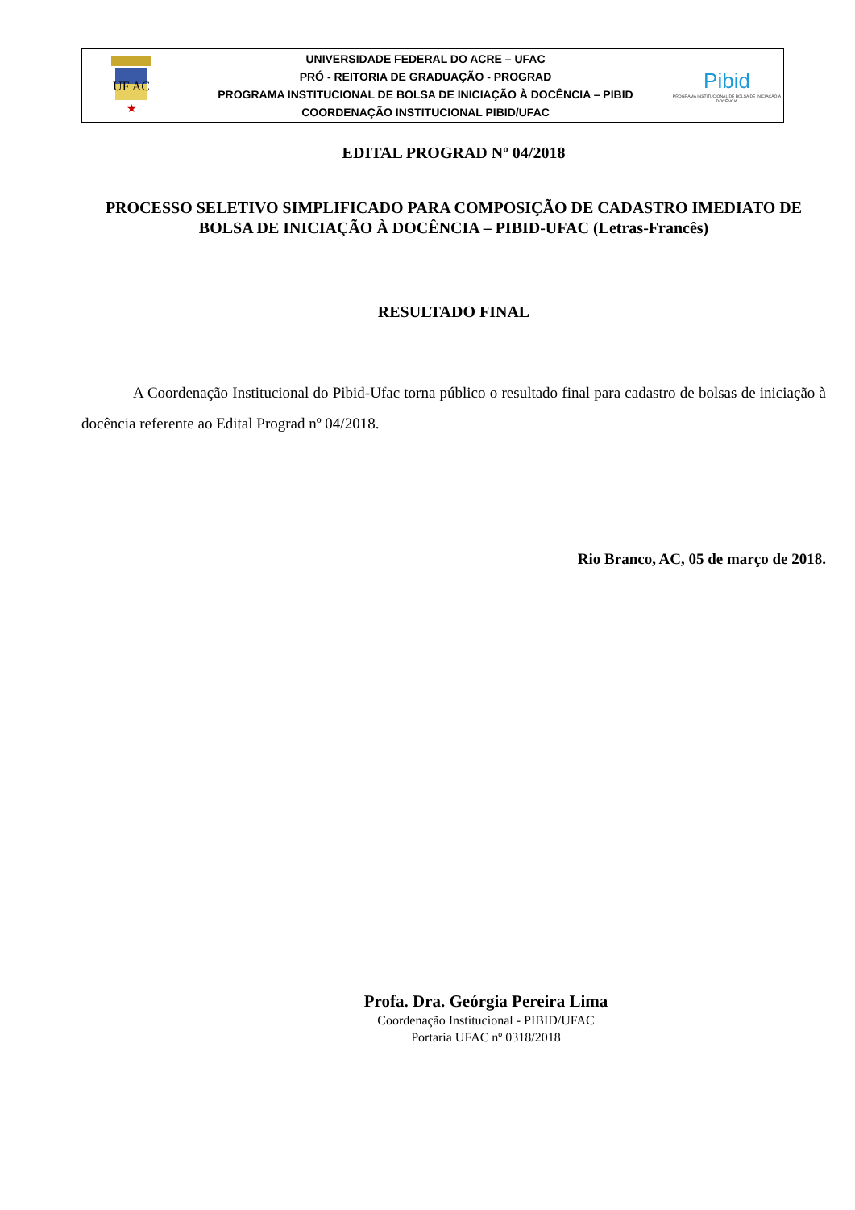| UF AC ★ | UNIVERSIDADE FEDERAL DO ACRE – UFAC PRÓ - REITORIA DE GRADUAÇÃO - PROGRAD PROGRAMA INSTITUCIONAL DE BOLSA DE INICIAÇÃO À DOCÊNCIA – PIBID COORDENAÇÃO INSTITUCIONAL PIBID/UFAC | Pibid PROGRAMA INSTITUCIONAL DE BOLSA DE INICIAÇÃO À DOCÊNCIA |
EDITAL PROGRAD Nº 04/2018
PROCESSO SELETIVO SIMPLIFICADO PARA COMPOSIÇÃO DE CADASTRO IMEDIATO DE BOLSA DE INICIAÇÃO À DOCÊNCIA – PIBID-UFAC (Letras-Francês)
RESULTADO FINAL
A Coordenação Institucional do Pibid-Ufac torna público o resultado final para cadastro de bolsas de iniciação à docência referente ao Edital Prograd nº 04/2018.
Rio Branco, AC, 05 de março de 2018.
Profa. Dra. Geórgia Pereira Lima
Coordenação Institucional - PIBID/UFAC
Portaria UFAC nº 0318/2018